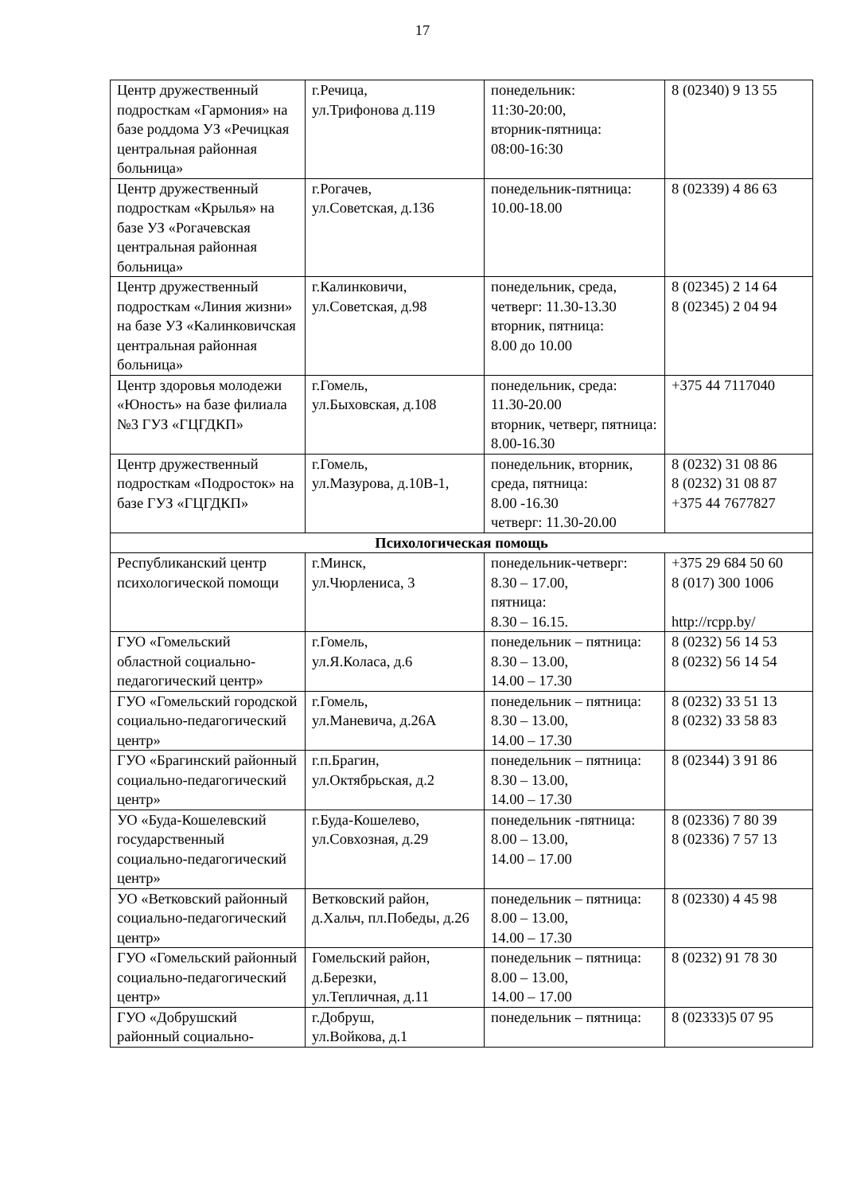17
| Центр дружественный подросткам «Гармония» на базе роддома УЗ «Речицкая центральная районная больница» | г.Речица, ул.Трифонова д.119 | понедельник: 11:30-20:00, вторник-пятница: 08:00-16:30 | 8 (02340) 9 13 55 |
| Центр дружественный подросткам «Крылья» на базе УЗ «Рогачевская центральная районная больница» | г.Рогачев, ул.Советская, д.136 | понедельник-пятница: 10.00-18.00 | 8 (02339) 4 86 63 |
| Центр дружественный подросткам «Линия жизни» на базе УЗ «Калинковичская центральная районная больница» | г.Калинковичи, ул.Советская, д.98 | понедельник, среда, четверг: 11.30-13.30 вторник, пятница: 8.00 до 10.00 | 8 (02345) 2 14 64 8 (02345) 2 04 94 |
| Центр здоровья молодежи «Юность» на базе филиала №3 ГУЗ «ГЦГДКП» | г.Гомель, ул.Быховская, д.108 | понедельник, среда: 11.30-20.00 вторник, четверг, пятница: 8.00-16.30 | +375 44 7117040 |
| Центр дружественный подросткам «Подросток» на базе ГУЗ «ГЦГДКП» | г.Гомель, ул.Мазурова, д.10В-1, | понедельник, вторник, среда, пятница: 8.00 -16.30 четверг: 11.30-20.00 | 8 (0232) 31 08 86 8 (0232) 31 08 87 +375 44 7677827 |
| Психологическая помощь | | | |
| Республиканский центр психологической помощи | г.Минск, ул.Чюрлениса, 3 | понедельник-четверг: 8.30 – 17.00, пятница: 8.30 – 16.15. | +375 29 684 50 60 8 (017) 300 1006 http://rcpp.by/ |
| ГУО «Гомельский областной социально-педагогический центр» | г.Гомель, ул.Я.Коласа, д.6 | понедельник – пятница: 8.30 – 13.00, 14.00 – 17.30 | 8 (0232) 56 14 53 8 (0232) 56 14 54 |
| ГУО «Гомельский городской социально-педагогический центр» | г.Гомель, ул.Маневича, д.26А | понедельник – пятница: 8.30 – 13.00, 14.00 – 17.30 | 8 (0232) 33 51 13 8 (0232) 33 58 83 |
| ГУО «Брагинский районный социально-педагогический центр» | г.п.Брагин, ул.Октябрьская, д.2 | понедельник – пятница: 8.30 – 13.00, 14.00 – 17.30 | 8 (02344) 3 91 86 |
| УО «Буда-Кошелевский государственный социально-педагогический центр» | г.Буда-Кошелево, ул.Совхозная, д.29 | понедельник -пятница: 8.00 – 13.00, 14.00 – 17.00 | 8 (02336) 7 80 39 8 (02336) 7 57 13 |
| УО «Ветковский районный социально-педагогический центр» | Ветковский район, д.Хальч, пл.Победы, д.26 | понедельник – пятница: 8.00 – 13.00, 14.00 – 17.30 | 8 (02330) 4 45 98 |
| ГУО «Гомельский районный социально-педагогический центр» | Гомельский район, д.Березки, ул.Тепличная, д.11 | понедельник – пятница: 8.00 – 13.00, 14.00 – 17.00 | 8 (0232) 91 78 30 |
| ГУО «Добрушский районный социально- | г.Добруш, ул.Войкова, д.1 | понедельник – пятница: | 8 (02333)5 07 95 |